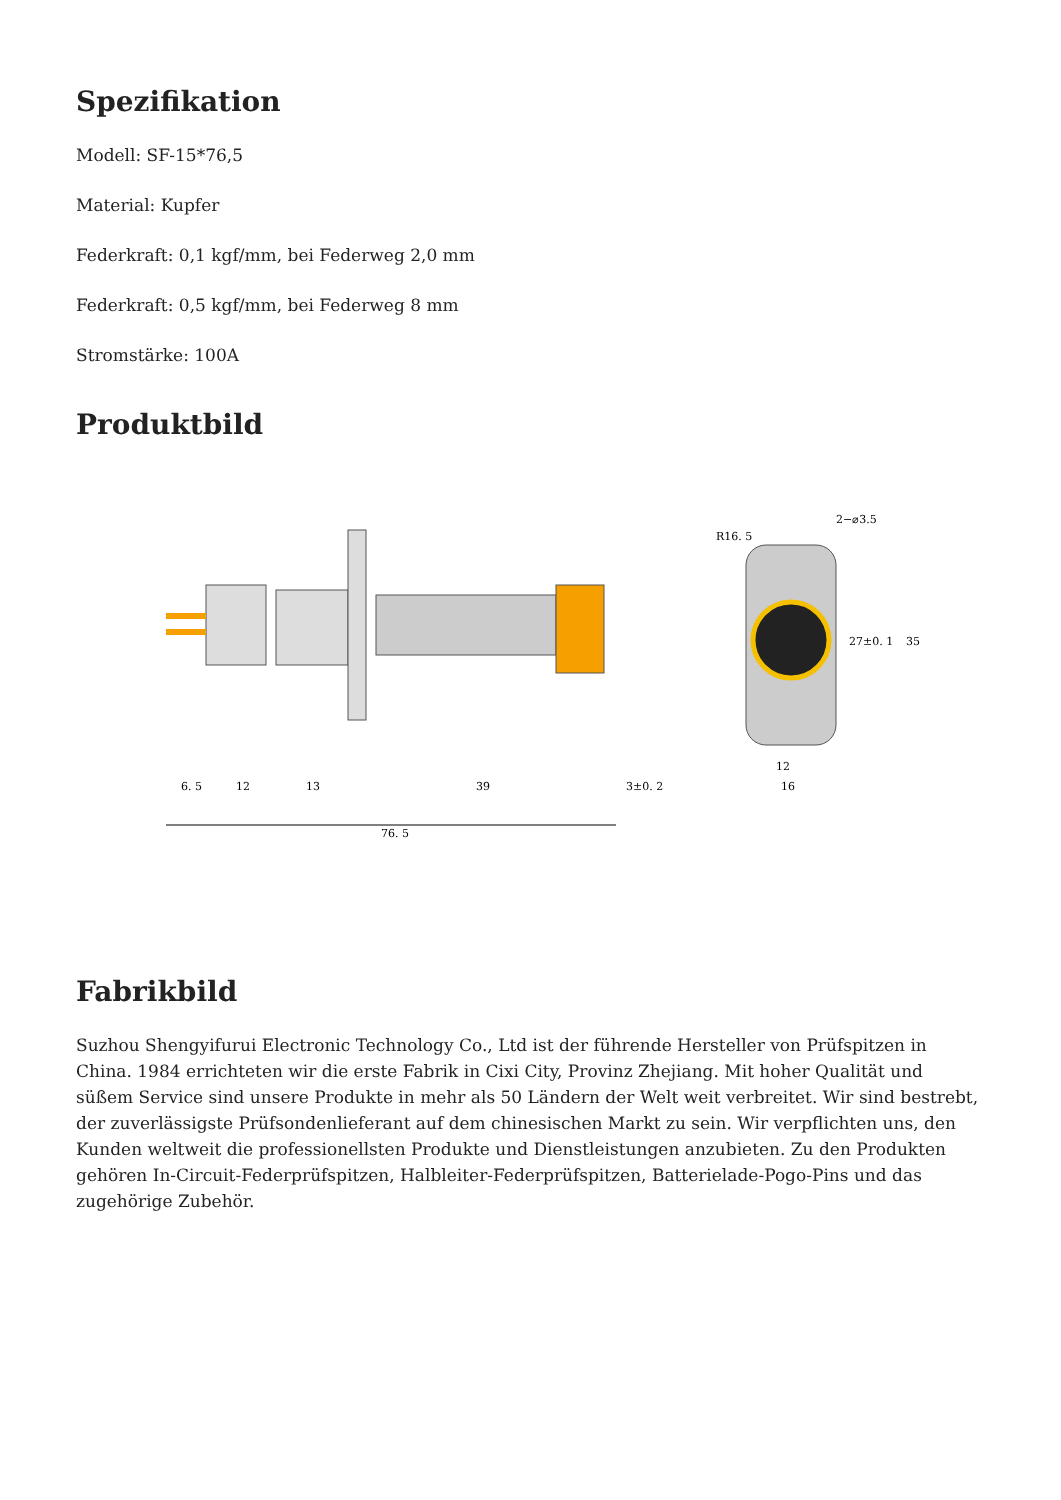Spezifikation
Modell: SF-15*76,5
Material: Kupfer
Federkraft: 0,1 kgf/mm, bei Federweg 2,0 mm
Federkraft: 0,5 kgf/mm, bei Federweg 8 mm
Stromstärke: 100A
Produktbild
76. 5
6. 5
12
13
39
3±0. 2
R16. 5
2−⌀3.5
27±0. 1
35
12
16
Fabrikbild
Suzhou Shengyifurui Electronic Technology Co., Ltd ist der führende Hersteller von Prüfspitzen in China. 1984 errichteten wir die erste Fabrik in Cixi City, Provinz Zhejiang. Mit hoher Qualität und süßem Service sind unsere Produkte in mehr als 50 Ländern der Welt weit verbreitet. Wir sind bestrebt, der zuverlässigste Prüfsondenlieferant auf dem chinesischen Markt zu sein. Wir verpflichten uns, den Kunden weltweit die professionellsten Produkte und Dienstleistungen anzubieten. Zu den Produkten gehören In-Circuit-Federprüfspitzen, Halbleiter-Federprüfspitzen, Batterielade-Pogo-Pins und das zugehörige Zubehör.